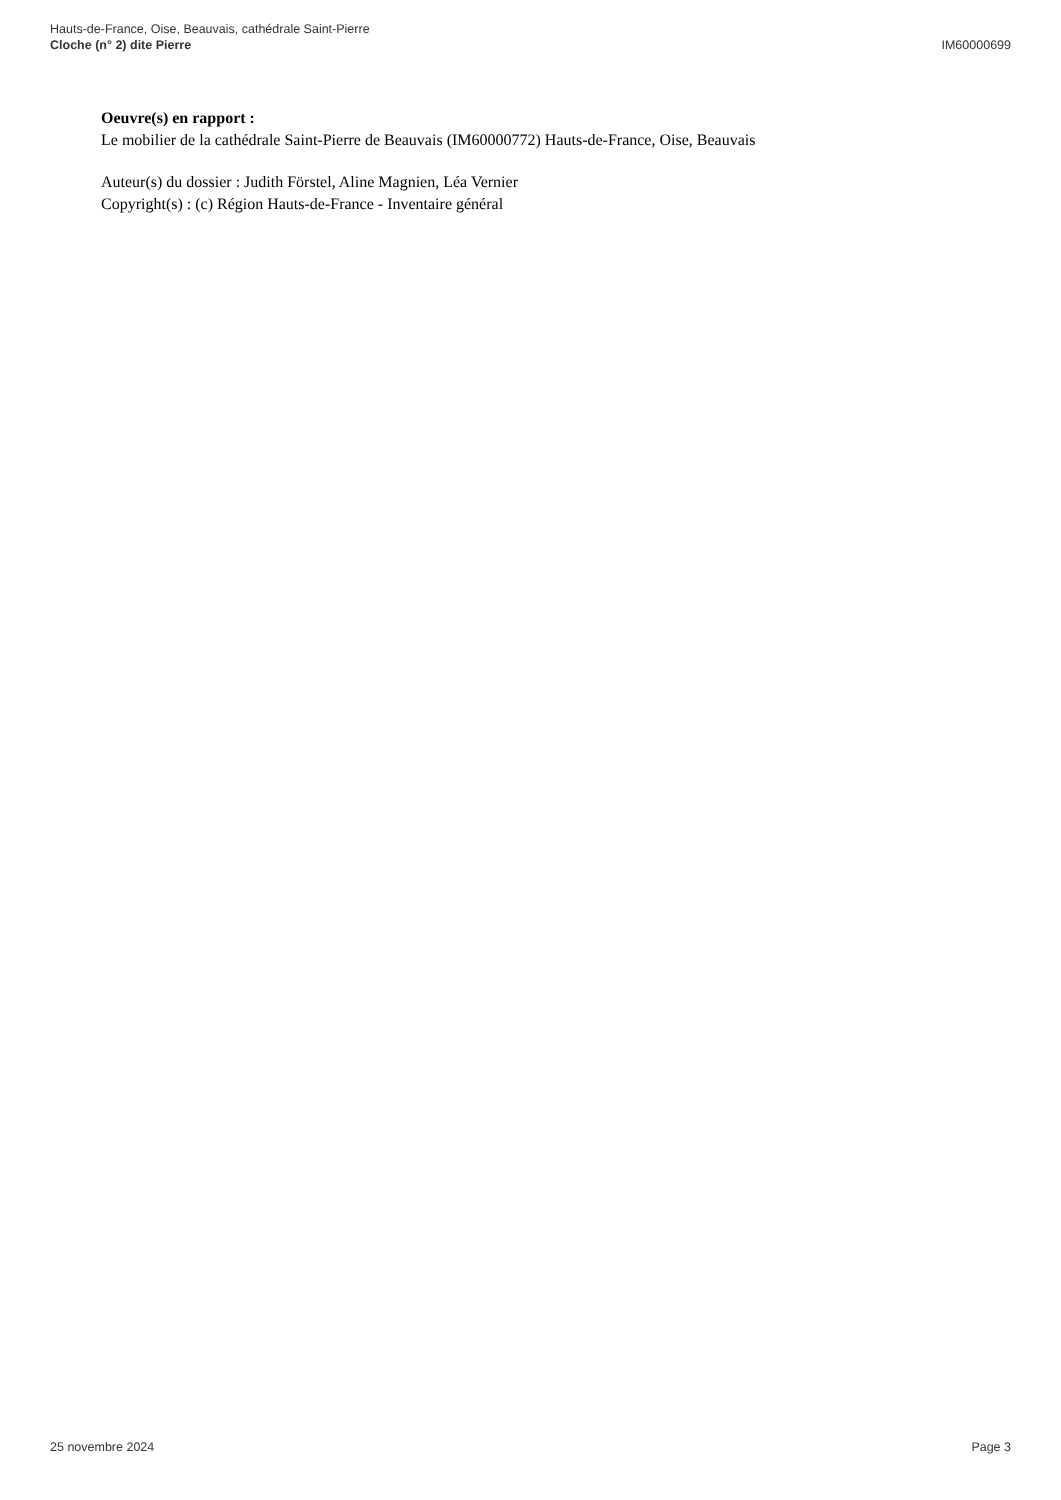Hauts-de-France, Oise, Beauvais, cathédrale Saint-Pierre
Cloche (n° 2) dite Pierre
IM60000699
Oeuvre(s) en rapport :
Le mobilier de la cathédrale Saint-Pierre de Beauvais (IM60000772) Hauts-de-France, Oise, Beauvais
Auteur(s) du dossier : Judith Förstel, Aline Magnien, Léa Vernier
Copyright(s) : (c) Région Hauts-de-France - Inventaire général
25 novembre 2024 Page 3